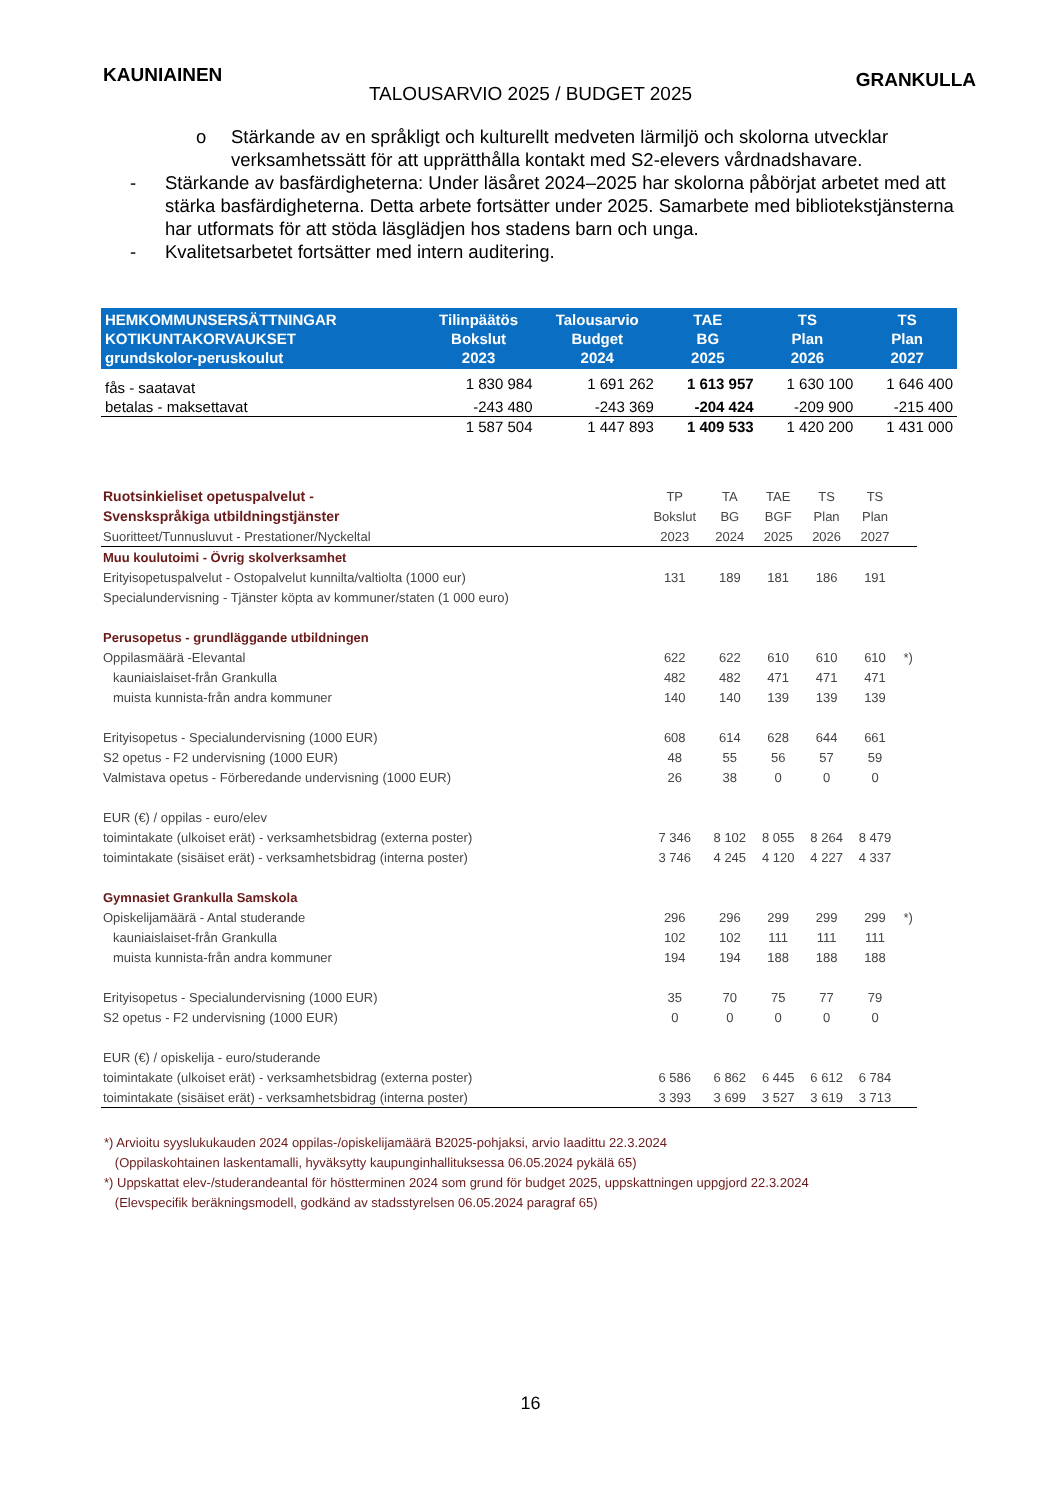KAUNIAINEN GRANKULLA
TALOUSARVIO 2025 / BUDGET 2025
o Stärkande av en språkligt och kulturellt medveten lärmiljö och skolorna utvecklar verksamhetssätt för att upprätthålla kontakt med S2-elevers vårdnadshavare.
- Stärkande av basfärdigheterna: Under läsåret 2024–2025 har skolorna påbörjat arbetet med att stärka basfärdigheterna. Detta arbete fortsätter under 2025. Samarbete med bibliotekstjänsterna har utformats för att stöda läsglädjen hos stadens barn och unga.
- Kvalitetsarbetet fortsätter med intern auditering.
| HEMKOMMUNSERSÄTTNINGAR KOTIKUNTAKORVAUKSET grundskolor-peruskoulut | Tilinpäätös Bokslut 2023 | Talousarvio Budget 2024 | TAE BG 2025 | TS Plan 2026 | TS Plan 2027 |
| --- | --- | --- | --- | --- | --- |
| fås - saatavat | 1 830 984 | 1 691 262 | 1 613 957 | 1 630 100 | 1 646 400 |
| betalas - maksettavat | -243 480 | -243 369 | -204 424 | -209 900 | -215 400 |
| | 1 587 504 | 1 447 893 | 1 409 533 | 1 420 200 | 1 431 000 |
| Ruotsinkieliset opetuspalvelut - | TP | TA | TAE | TS | TS | |
| Svenskspråkiga utbildningstjänster | Bokslut | BG | BGF | Plan | Plan | |
| Suoritteet/Tunnusluvut - Prestationer/Nyckeltal | 2023 | 2024 | 2025 | 2026 | 2027 | |
| Muu koulutoimi - Övrig skolverksamhet | | | | | | |
| Erityisopetuspalvelut - Ostopalvelut kunnilta/valtiolta (1000 eur) | 131 | 189 | 181 | 186 | 191 | |
| Specialundervisning - Tjänster köpta av kommuner/staten (1 000 euro) | | | | | | |
| Perusopetus - grundläggande utbildningen | | | | | | |
| Oppilasmäärä -Elevantal | 622 | 622 | 610 | 610 | 610 | *) |
| kauniaislaiset-från Grankulla | 482 | 482 | 471 | 471 | 471 | |
| muista kunnista-från andra kommuner | 140 | 140 | 139 | 139 | 139 | |
| Erityisopetus - Specialundervisning (1000 EUR) | 608 | 614 | 628 | 644 | 661 | |
| S2 opetus - F2 undervisning (1000 EUR) | 48 | 55 | 56 | 57 | 59 | |
| Valmistava opetus - Förberedande undervisning (1000 EUR) | 26 | 38 | 0 | 0 | 0 | |
| EUR (€) / oppilas - euro/elev | | | | | | |
| toimintakate (ulkoiset erät) - verksamhetsbidrag (externa poster) | 7 346 | 8 102 | 8 055 | 8 264 | 8 479 | |
| toimintakate (sisäiset erät) - verksamhetsbidrag (interna poster) | 3 746 | 4 245 | 4 120 | 4 227 | 4 337 | |
| Gymnasiet Grankulla Samskola | | | | | | |
| Opiskelijamäärä - Antal studerande | 296 | 296 | 299 | 299 | 299 | *) |
| kauniaislaiset-från Grankulla | 102 | 102 | 111 | 111 | 111 | |
| muista kunnista-från andra kommuner | 194 | 194 | 188 | 188 | 188 | |
| Erityisopetus - Specialundervisning (1000 EUR) | 35 | 70 | 75 | 77 | 79 | |
| S2 opetus - F2 undervisning (1000 EUR) | 0 | 0 | 0 | 0 | 0 | |
| EUR (€) / opiskelija - euro/studerande | | | | | | |
| toimintakate (ulkoiset erät) - verksamhetsbidrag (externa poster) | 6 586 | 6 862 | 6 445 | 6 612 | 6 784 | |
| toimintakate (sisäiset erät) - verksamhetsbidrag (interna poster) | 3 393 | 3 699 | 3 527 | 3 619 | 3 713 | |
*) Arvioitu syyslukukauden 2024 oppilas-/opiskelijamäärä B2025-pohjaksi, arvio laadittu 22.3.2024
(Oppilaskohtainen laskentamalli, hyväksytty kaupunginhallituksessa 06.05.2024 pykälä 65)
*) Uppskattat elev-/studerandeantal för höstterminen 2024 som grund för budget 2025, uppskattningen uppgjord 22.3.2024
(Elevspecifik beräkningsmodell, godkänd av stadsstyrelsen 06.05.2024 paragraf 65)
16